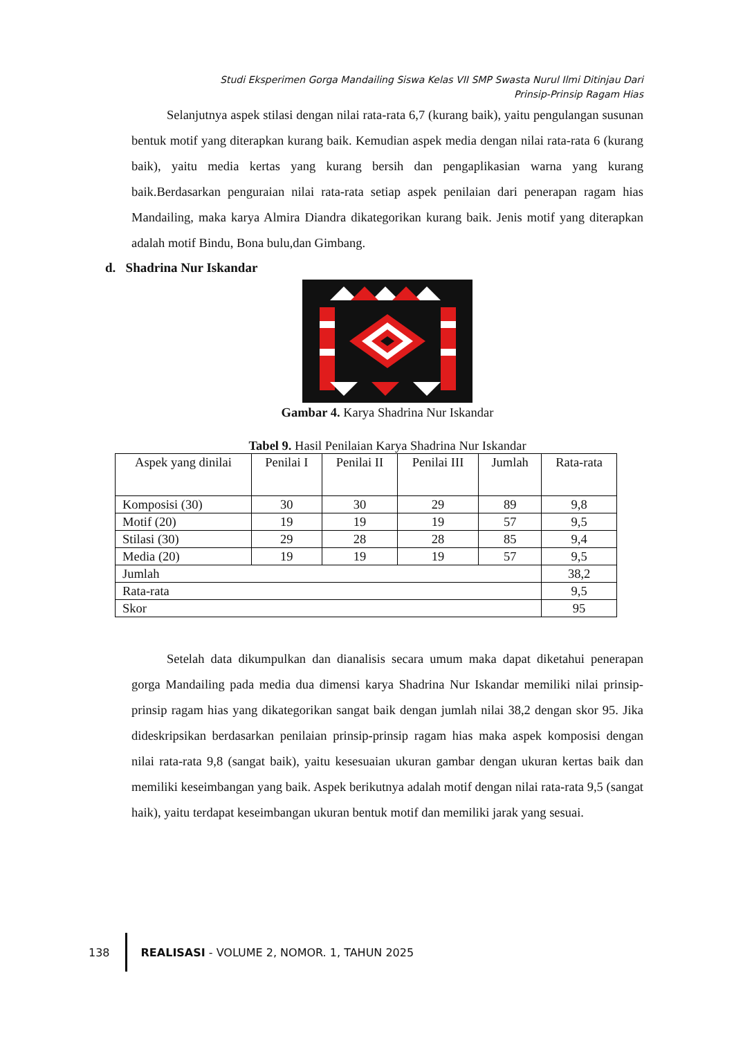Studi Eksperimen Gorga Mandailing Siswa Kelas VII SMP Swasta Nurul Ilmi Ditinjau Dari
Prinsip-Prinsip Ragam Hias
Selanjutnya aspek stilasi dengan nilai rata-rata 6,7 (kurang baik), yaitu pengulangan susunan bentuk motif yang diterapkan kurang baik. Kemudian aspek media dengan nilai rata-rata 6 (kurang baik), yaitu media kertas yang kurang bersih dan pengaplikasian warna yang kurang baik.Berdasarkan penguraian nilai rata-rata setiap aspek penilaian dari penerapan ragam hias Mandailing, maka karya Almira Diandra dikategorikan kurang baik. Jenis motif yang diterapkan adalah motif Bindu, Bona bulu,dan Gimbang.
d. Shadrina Nur Iskandar
Gambar 4. Karya Shadrina Nur Iskandar
Tabel 9. Hasil Penilaian Karya Shadrina Nur Iskandar
| Aspek yang dinilai | Penilai I | Penilai II | Penilai III | Jumlah | Rata-rata |
| --- | --- | --- | --- | --- | --- |
| Komposisi (30) | 30 | 30 | 29 | 89 | 9,8 |
| Motif (20) | 19 | 19 | 19 | 57 | 9,5 |
| Stilasi (30) | 29 | 28 | 28 | 85 | 9,4 |
| Media (20) | 19 | 19 | 19 | 57 | 9,5 |
| Jumlah | | | | | 38,2 |
| Rata-rata | | | | | 9,5 |
| Skor | | | | | 95 |
Setelah data dikumpulkan dan dianalisis secara umum maka dapat diketahui penerapan gorga Mandailing pada media dua dimensi karya Shadrina Nur Iskandar memiliki nilai prinsip-prinsip ragam hias yang dikategorikan sangat baik dengan jumlah nilai 38,2 dengan skor 95. Jika dideskripsikan berdasarkan penilaian prinsip-prinsip ragam hias maka aspek komposisi dengan nilai rata-rata 9,8 (sangat baik), yaitu kesesuaian ukuran gambar dengan ukuran kertas baik dan memiliki keseimbangan yang baik. Aspek berikutnya adalah motif dengan nilai rata-rata 9,5 (sangat haik), yaitu terdapat keseimbangan ukuran bentuk motif dan memiliki jarak yang sesuai.
138
REALISASI - VOLUME 2, NOMOR. 1, TAHUN 2025